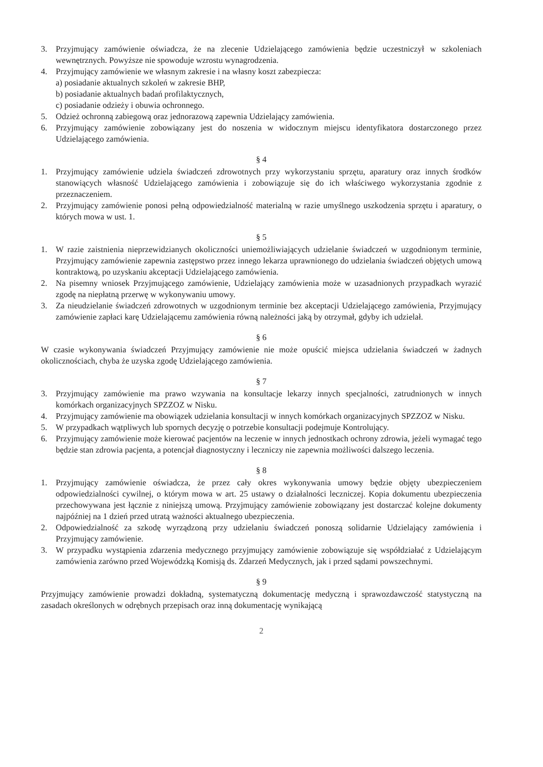3. Przyjmujący zamówienie oświadcza, że na zlecenie Udzielającego zamówienia będzie uczestniczył w szkoleniach wewnętrznych. Powyższe nie spowoduje wzrostu wynagrodzenia.
4. Przyjmujący zamówienie we własnym zakresie i na własny koszt zabezpiecza:
a) posiadanie aktualnych szkoleń w zakresie BHP,
b) posiadanie aktualnych badań profilaktycznych,
c) posiadanie odzieży i obuwia ochronnego.
5. Odzież ochronną zabiegową oraz jednorazową zapewnia Udzielający zamówienia.
6. Przyjmujący zamówienie zobowiązany jest do noszenia w widocznym miejscu identyfikatora dostarczonego przez Udzielającego zamówienia.
§ 4
1. Przyjmujący zamówienie udziela świadczeń zdrowotnych przy wykorzystaniu sprzętu, aparatury oraz innych środków stanowiących własność Udzielającego zamówienia i zobowiązuje się do ich właściwego wykorzystania zgodnie z przeznaczeniem.
2. Przyjmujący zamówienie ponosi pełną odpowiedzialność materialną w razie umyślnego uszkodzenia sprzętu i aparatury, o których mowa w ust. 1.
§ 5
1. W razie zaistnienia nieprzewidzianych okoliczności uniemożliwiających udzielanie świadczeń w uzgodnionym terminie, Przyjmujący zamówienie zapewnia zastępstwo przez innego lekarza uprawnionego do udzielania świadczeń objętych umową kontraktową, po uzyskaniu akceptacji Udzielającego zamówienia.
2. Na pisemny wniosek Przyjmującego zamówienie, Udzielający zamówienia może w uzasadnionych przypadkach wyrazić zgodę na niepłatną przerwę w wykonywaniu umowy.
3. Za nieudzielanie świadczeń zdrowotnych w uzgodnionym terminie bez akceptacji Udzielającego zamówienia, Przyjmujący zamówienie zapłaci karę Udzielającemu zamówienia równą należności jaką by otrzymał, gdyby ich udzielał.
§ 6
W czasie wykonywania świadczeń Przyjmujący zamówienie nie może opuścić miejsca udzielania świadczeń w żadnych okolicznościach, chyba że uzyska zgodę Udzielającego zamówienia.
§ 7
3. Przyjmujący zamówienie ma prawo wzywania na konsultacje lekarzy innych specjalności, zatrudnionych w innych komórkach organizacyjnych SPZZOZ w Nisku.
4. Przyjmujący zamówienie ma obowiązek udzielania konsultacji w innych komórkach organizacyjnych SPZZOZ w Nisku.
5. W przypadkach wątpliwych lub spornych decyzję o potrzebie konsultacji podejmuje Kontrolujący.
6. Przyjmujący zamówienie może kierować pacjentów na leczenie w innych jednostkach ochrony zdrowia, jeżeli wymagać tego będzie stan zdrowia pacjenta, a potencjał diagnostyczny i leczniczy nie zapewnia możliwości dalszego leczenia.
§ 8
1. Przyjmujący zamówienie oświadcza, że przez cały okres wykonywania umowy będzie objęty ubezpieczeniem odpowiedzialności cywilnej, o którym mowa w art. 25 ustawy o działalności leczniczej. Kopia dokumentu ubezpieczenia przechowywana jest łącznie z niniejszą umową. Przyjmujący zamówienie zobowiązany jest dostarczać kolejne dokumenty najpóźniej na 1 dzień przed utratą ważności aktualnego ubezpieczenia.
2. Odpowiedzialność za szkodę wyrządzoną przy udzielaniu świadczeń ponoszą solidarnie Udzielający zamówienia i Przyjmujący zamówienie.
3. W przypadku wystąpienia zdarzenia medycznego przyjmujący zamówienie zobowiązuje się współdziałać z Udzielającym zamówienia zarówno przed Wojewódzką Komisją ds. Zdarzeń Medycznych, jak i przed sądami powszechnymi.
§ 9
Przyjmujący zamówienie prowadzi dokładną, systematyczną dokumentację medyczną i sprawozdawczość statystyczną na zasadach określonych w odrębnych przepisach oraz inną dokumentację wynikającą
2